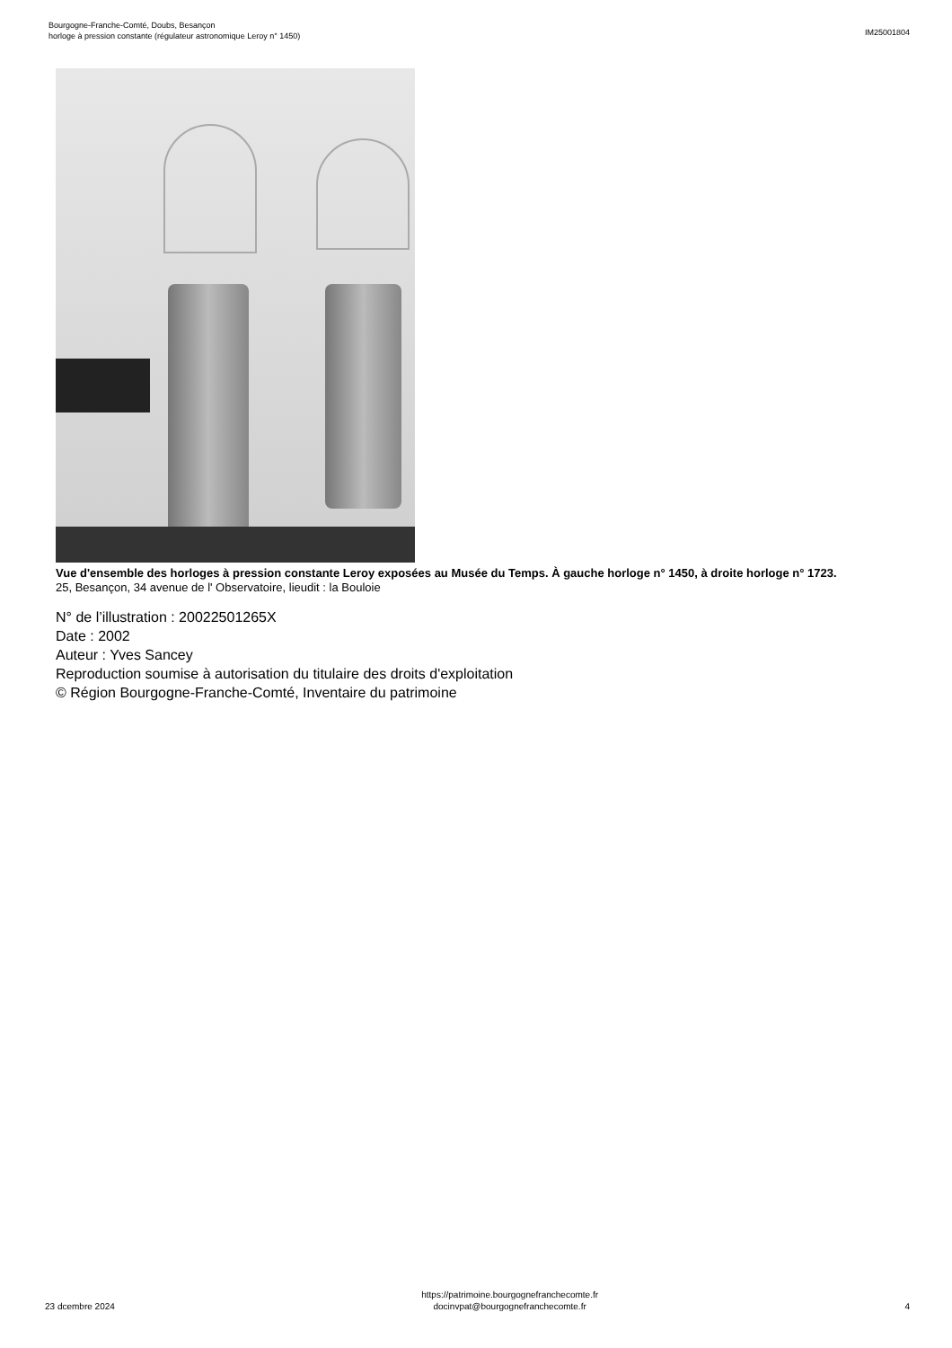Bourgogne-Franche-Comté, Doubs, Besançon
horloge à pression constante (régulateur astronomique Leroy n° 1450)
IM25001804
Vue d'ensemble des horloges à pression constante Leroy exposées au Musée du Temps. À gauche horloge n° 1450, à droite horloge n° 1723.
25, Besançon, 34 avenue de l' Observatoire, lieudit : la Bouloie
N° de l’illustration : 20022501265X
Date : 2002
Auteur : Yves Sancey
Reproduction soumise à autorisation du titulaire des droits d'exploitation
© Région Bourgogne-Franche-Comté, Inventaire du patrimoine
23 dcembre 2024
https://patrimoine.bourgognefranchecomte.fr
docinvpat@bourgognefranchecomte.fr
4